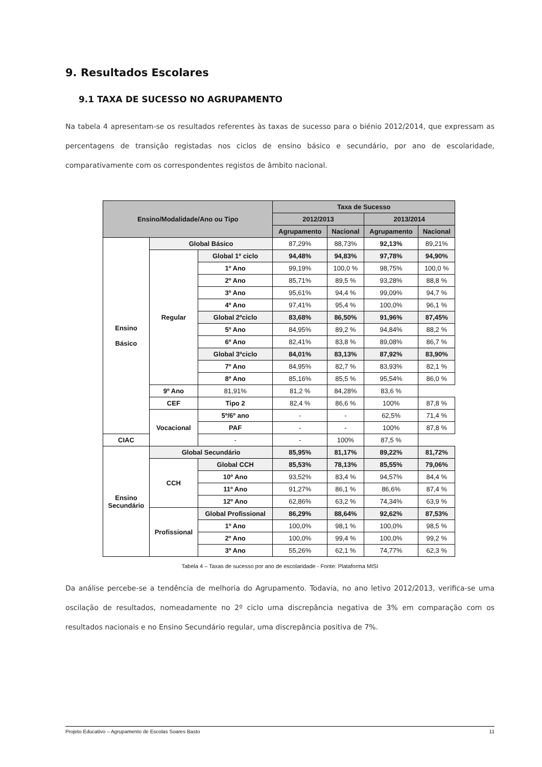9. Resultados Escolares
9.1 TAXA DE SUCESSO NO AGRUPAMENTO
Na tabela 4 apresentam-se os resultados referentes às taxas de sucesso para o biénio 2012/2014, que expressam as percentagens de transição registadas nos ciclos de ensino básico e secundário, por ano de escolaridade, comparativamente com os correspondentes registos de âmbito nacional.
| Ensino/Modalidade/Ano ou Tipo | | | Taxa de Sucesso | | | |
| --- | --- | --- | --- | --- | --- | --- |
| | | | 2012/2013 | | 2013/2014 | |
| | | | Agrupamento | Nacional | Agrupamento | Nacional |
| Ensino Básico | Global Básico | | 87,29% | 88,73% | 92,13% | 89,21% |
| | Regular | Global 1º ciclo | 94,48% | 94,83% | 97,78% | 94,90% |
| | | 1º Ano | 99,19% | 100,0 % | 98,75% | 100,0 % |
| | | 2º Ano | 85,71% | 89,5 % | 93,28% | 88,8 % |
| | | 3º Ano | 95,61% | 94,4 % | 99,09% | 94,7 % |
| | | 4º Ano | 97,41% | 95,4 % | 100,0% | 96,1 % |
| | | Global 2ºciclo | 83,68% | 86,50% | 91,96% | 87,45% |
| | | 5º Ano | 84,95% | 89,2 % | 94,84% | 88,2 % |
| | | 6º Ano | 82,41% | 83,8 % | 89,08% | 86,7 % |
| | | Global 3ºciclo | 84,01% | 83,13% | 87,92% | 83,90% |
| | | 7º Ano | 84,95% | 82,7 % | 83,93% | 82,1 % |
| | | 8º Ano | 85,16% | 85,5 % | 95,54% | 86,0 % |
| | 9º Ano | 81,91% | 81,2 % | 84,28% | 83,6 % | |
| | CEF | Tipo 2 | 82,4 % | 86,6 % | 100% | 87,8 % |
| | Vocacional | 5º/6º ano | - | - | 62,5% | 71,4 % |
| | | PAF | - | - | 100% | 87,8 % |
| CIAC | | - | - | 100% | 87,5 % | |
| Ensino Secundário | Global Secundário | | 85,95% | 81,17% | 89,22% | 81,72% |
| | CCH | Global CCH | 85,53% | 78,13% | 85,55% | 79,06% |
| | | 10º Ano | 93,52% | 83,4 % | 94,57% | 84,4 % |
| | | 11º Ano | 91,27% | 86,1 % | 86,6% | 87,4 % |
| | | 12º Ano | 62,86% | 63,2 % | 74,34% | 63,9 % |
| | Profissional | Global Profissional | 86,29% | 88,64% | 92,62% | 87,53% |
| | | 1º Ano | 100,0% | 98,1 % | 100,0% | 98,5 % |
| | | 2º Ano | 100,0% | 99,4 % | 100,0% | 99,2 % |
| | | 3º Ano | 55,26% | 62,1 % | 74,77% | 62,3 % |
Tabela 4 – Taxas de sucesso por ano de escolaridade - Fonte: Plataforma MISI
Da análise percebe-se a tendência de melhoria do Agrupamento. Todavia, no ano letivo 2012/2013, verifica-se uma oscilação de resultados, nomeadamente no 2º ciclo uma discrepância negativa de 3% em comparação com os resultados nacionais e no Ensino Secundário regular, uma discrepância positiva de 7%.
Projeto Educativo – Agrupamento de Escolas Soares Basto 11